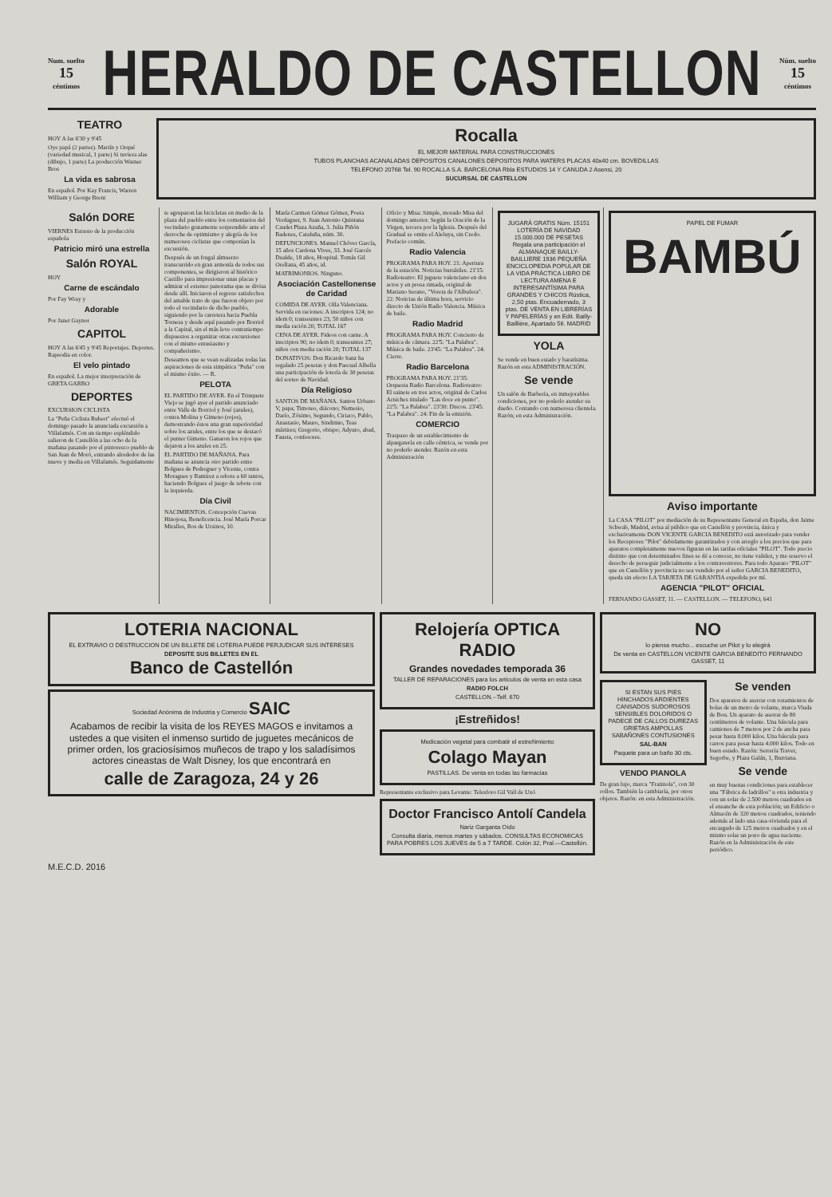Num. suelto
15
céntimos
HERALDO DE CASTELLON
Núm. suelto
15
céntimos
TEATRO
HOY A las 6'30 y 9'45
Oye papá (2 partes). Martín y Orqué (variedad musical, 1 parte) Si tuviera alas (dibujo, 1 parte) La producción Warner Bros
La vida es sabrosa
En español. Por Kay Francis, Warren William y George Brent
Rocalla
EL MEJOR MATERIAL PARA CONSTRUCCIONES
TUBOS PLANCHAS ACANALADAS DEPOSITOS CANALONES DEPOSITOS PARA WATERS PLACAS 40x40 cm. BOVEDILLAS
TELEFONO 20768 Tel. 90 ROCALLA S.A. BARCELONA Rbla ESTUDIOS 14 Y CANUDA 2 Asensi, 20
SUCURSAL DE CASTELLON
Salón DORE
VIERNES Estreno de la producción española
Patricio miró una estrella
Salón ROYAL
HOY
Carne de escándalo
Por Fay Wray y
Adorable
Por Janet Gaynor
CAPITOL
HOY A las 6'45 y 9'45 Reportajes. Deportes. Rapsodia en color.
El velo pintado
En español. La mejor interpretación de GRETA GARBO
DEPORTES
EXCURSION CICLISTA
La "Peña Ciclista Rubert" efectuó el domingo pasado la anunciada excursión a Villafamés. Con un tiempo espléndido salieron de Castellón a las ocho de la mañana pasando por el pintoresco pueblo de San Juan de Moró, entrando alrededor de las nueve y media en Villafamés. Seguidamente
te agruparon las bicicletas en medio de la plaza del pueblo entre los comentarios del vecindario gratamente sorprendido ante el derroche de optimismo y alegría de los numerosos ciclistas que componían la excursión.
Después de un frugal almuerzo transcurrido en gran armonía de todos sus componentes, se dirigieron al histórico Castillo para impresionar unas placas y admirar el extenso panorama que se divisa desde allí. Iniciaron el regreso satisfechos del amable trato de que fueron objeto por todo el vecindario de dicho pueblo, siguiendo por la carretera hacia Puebla Tornesa y desde aquí pasando por Borriol a la Capital, sin el más leve contratiempo dispuestos a organizar otras excursiones con el mismo entusiasmo y compañerismo.
Deseamos que se vean realizadas todas las aspiraciones de esta simpática "Peña" con el mismo éxito. — R.
PELOTA
EL PARTIDO DE AYER. En el Trinquete Viejo se jugó ayer el partido anunciado entre Valls de Borriol y José (azules), contra Molina y Gimeno (rojos), demostrando éstos una gran superioridad sobre los azules, entre los que se destacó el punter Gimeno. Ganaron los rojos que dejaron a los azules en 25.
EL PARTIDO DE MAÑANA. Para mañana se anuncia otro partido entre Bolgues de Pedreguer y Vicente, contra Moragues y Ramírez a rebote a 60 tantos, haciendo Bolgues el juego de rebote con la izquierda.
Día Civil
NACIMIENTOS. Concepción Cuevas Hinojosa, Beneficencia. José María Porcar Miralles, Ros de Ursinos, 10.
María Carmen Gómez Gómez, Poeta Verdaguer, 9. Juan Antonio Quintana Caudet Plaza Azaña, 3. Julia Piñón Badenes, Cataluña, núm. 30.
DEFUNCIONES. Manuel Chóver García, 15 años Cardona Vives, 33. José Garcés Dualde, 18 años, Hospital. Tomás Gil Orellana, 45 años, id.
MATRIMONIOS. Ninguno.
Asociación Castellonense de Caridad
COMIDA DE AYER. Olla Valenciana. Servida en raciones: A inscriptos 124; no idem 0; transeuntes 23; 50 niños con media ración 20; TOTAL 167
CENA DE AYER. Fideos con carne. A inscriptos 90; no idem 0; transeuntes 27; niños con media ración 20; TOTAL 137
DONATIVOS: Don Ricardo Sanz ha regalado 25 pesetas y don Pascual Albella una participación de lotería de 30 pesetas del sorteo de Navidad.
Día Religioso
SANTOS DE MAÑANA. Santos Urbano V, papa; Timoteo, diácono; Nemesio, Darío, Zósimo, Segundo, Ciriaco, Pablo, Anastasio, Mauro, Sindimio, Teas mártires; Gregorio, obispo; Adyuto, abad, Fausta, confesores.
Oficio y Misa: Simple, morado Misa del domingo anterior. Según la Oración de la Virgen, tercera por la Iglesia. Después del Gradual se omite el Aleluya, sin Credo. Prefacio común.
Radio Valencia
PROGRAMA PARA HOY. 21: Apertura de la estación. Noticias bursátiles. 21'15: Radioteatro: El juguete valenciano en dos actos y en prosa rimada, original de Mariano Serano, "Voreta de l'Albufera". 22: Noticias de última hora, servicio directo de Unión Radio Valencia. Música de baile.
Radio Madrid
PROGRAMA PARA HOY. Concierto de música de cámara. 22'5: "La Palabra". Música de baile. 23'45: "La Palabra". 24: Cierre.
Radio Barcelona
PROGRAMA PARA HOY. 21'35: Orquesta Radio Barcelona. Radioteatro: El sainete en tres actos, original de Carlos Arniches titulado "Las doce en punto". 22'5: "La Palabra". 23'30: Discos. 23'45: "La Palabra". 24: Fin de la emisión.
COMERCIO
Traspaso de un establecimiento de alpargatería en calle céntrica, se vende por no poderlo atender. Razón en esta Administración
JUGARÁ GRATIS Núm. 15151 LOTERÍA DE NAVIDAD 15.000.000 DE PESETAS Regala una participación el ALMANAQUE BAILLY-BAILLIERE 1936 PEQUEÑA ENCICLOPEDIA POPULAR DE LA VIDA PRÁCTICA LIBRO DE LECTURA AMENA E INTERESANTÍSIMA PARA GRANDES Y CHICOS Rústica, 2,50 ptas. Encuadernado, 3 ptas. DE VENTA EN LIBRERÍAS Y PAPELERÍAS y en Edit. Bailly-Baillière, Apartado 56. MADRID
YOLA
Se vende en buen estado y baratísima. Razón en esta ADMINISTRACIÓN.
Se vende
Un salón de Barbería, en inmejorables condiciones, por no poderlo atender su dueño. Contando con numerosa clientela. Razón; en esta Administración.
PAPEL DE FUMAR
BAMBÚ
Aviso importante
La CASA "PILOT" por mediación de su Representante General en España, don Jaime Schwab, Madrid, avisa al público que en Castellón y provincia, única y exclusivamente DON VICENTE GARCIA BENEDITO está autorizado para vender los Receptores "Pilot" debidamente garantizados y con arreglo a los precios que para aparatos completamente nuevos figuran en las tarifas oficiales "PILOT". Todo precio distinto que con determinados fines se dé a conocer, no tiene validez, y me reservo el derecho de perseguir judicialmente a los contraventores. Para todo Aparato "PILOT" que en Castellón y provincia no sea vendido por el señor GARCIA BENEDITO, queda sin efecto LA TARJETA DE GARANTIA expedida por mí.
AGENCIA "PILOT" OFICIAL
FERNANDO GASSET, 11. — CASTELLON. — TELEFONO, 641
LOTERIA NACIONAL
EL EXTRAVIO O DESTRUCCION DE UN BILLETE DE LOTERIA PUEDE PERJUDICAR SUS INTERESES
DEPOSITE SUS BILLETES EN EL
Banco de Castellón
Sociedad Anónima de Industria y Comercio SAIC
Acabamos de recibir la visita de los REYES MAGOS e invitamos a ustedes a que visiten el inmenso surtido de juguetes mecánicos de primer orden, los graciosísimos muñecos de trapo y los saladísimos actores cineastas de Walt Disney, los que encontrará en
calle de Zaragoza, 24 y 26
Relojería OPTICA RADIO
Grandes novedades temporada 36
TALLER DE REPARACIONES para los artículos de venta en esta casa
RADIO FOLCH
CASTELLON.--Telf. 670
¡Estreñidos!
Medicación vegetal para combatir el estreñimiento
Colago Mayan
PASTILLAS. De venta en todas las farmacias
Representante exclusivo para Levante: Telesforo Gil Vall de Uxó
Doctor Francisco Antolí Candela
Nariz Garganta Oído
Consulta diaria, menos martes y sábados. CONSULTAS ECONOMICAS PARA POBRES LOS JUEVES de 5 a 7 TARDE. Colón 32, Pral.—Castellón.
NO
lo piense mucho... escuche un Pilot y lo elegirá
De venta en CASTELLON VICENTE GARCIA BENEDITO FERNANDO GASSET, 11
SI ESTAN SUS PIES HINCHADOS ARDIENTES CANSADOS SUDOROSOS SENSIBLES DOLORIDOS O PADECE DE CALLOS DUREZAS GRIETAS AMPOLLAS SABAÑONES CONTUSIONES
SAL-BAN
Paquete para un baño 30 cts.
VENDO PIANOLA
De gran lujo, marca "Fratinola", con 30 rollos. También la cambiaría, por otros objetos. Razón: en esta Administración.
Se venden
Dos aparatos de aserrar con rozamientos de bolas de un metro de volante, marca Viuda de Bou. Un aparato de aserrar de 80 centímetros de volante. Una báscula para camiones de 7 metros por 2 de ancha para pesar hasta 8.000 kilos. Una báscula para carros para pesar hasta 4.000 kilos. Todo en buen estado. Razón: Serrería Traver, Segorbe, y Plaza Galán, 1, Burriana.
Se vende
en muy buenas condiciones para establecer una "Fábrica de ladrillos" u otra industria y con un solar de 2.500 metros cuadrados en el ensanche de esta población; un Edificio o Almacén de 320 metros cuadrados, teniendo además al lado una casa-vivienda para el encargado de 125 metros cuadrados y en el mismo solar un pozo de agua naciente. Razón en la Administración de este periódico.
M.E.C.D. 2016